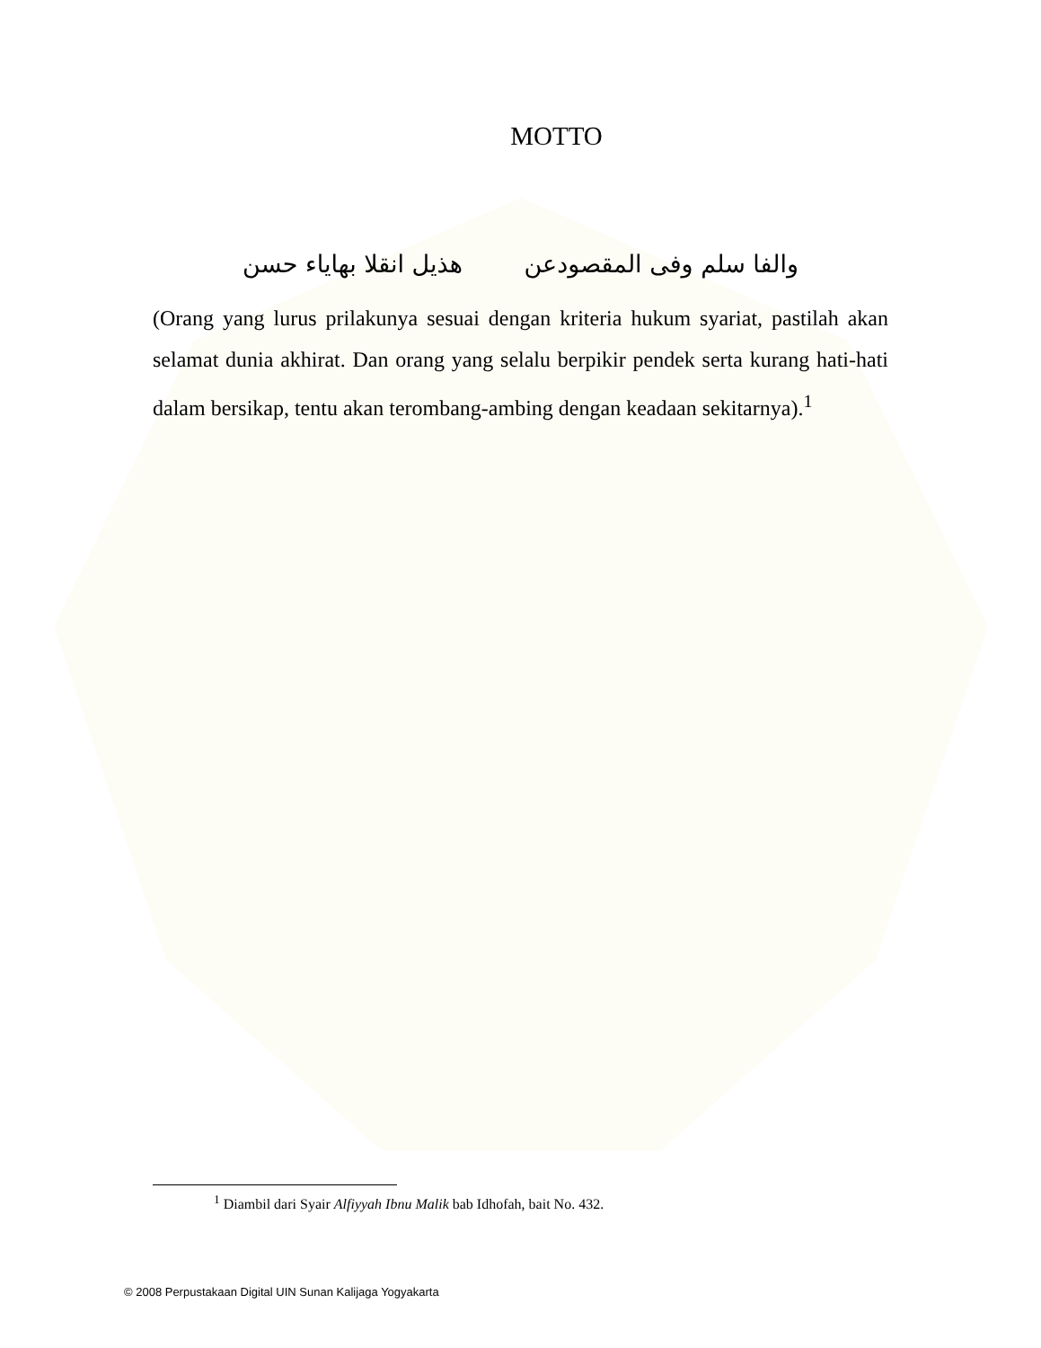MOTTO
والفا سلم وفى المقصودعن هذيل انقلا بهاياء حسن
(Orang yang lurus prilakunya sesuai dengan kriteria hukum syariat, pastilah akan selamat dunia akhirat. Dan orang yang selalu berpikir pendek serta kurang hati-hati dalam bersikap, tentu akan terombang-ambing dengan keadaan sekitarnya).<sup>1</sup>
<sup>1</sup> Diambil dari Syair Alfiyyah Ibnu Malik bab Idhofah, bait No. 432.
© 2008 Perpustakaan Digital UIN Sunan Kalijaga Yogyakarta